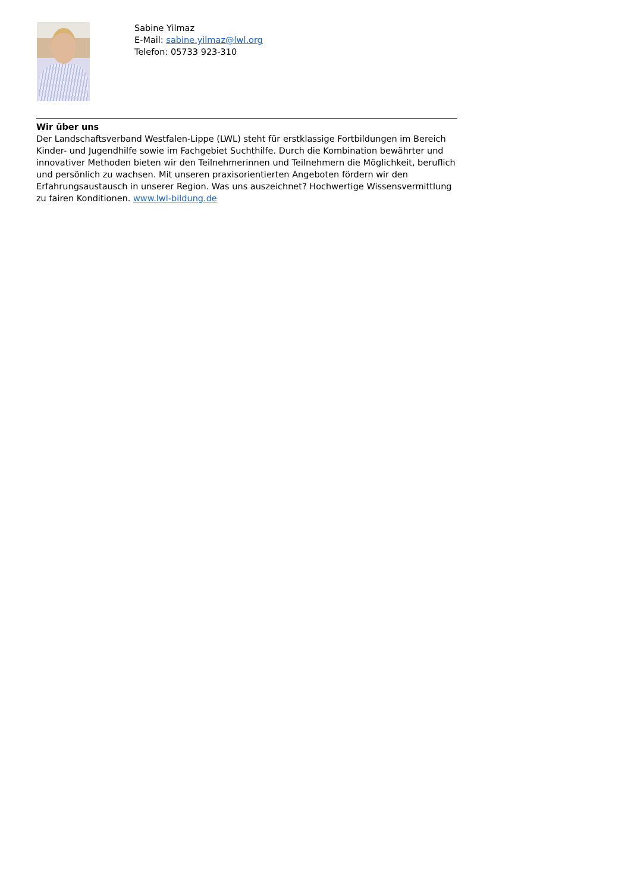Sabine Yilmaz
E-Mail: sabine.yilmaz@lwl.org
Telefon: 05733 923-310
Wir über uns
Der Landschaftsverband Westfalen-Lippe (LWL) steht für erstklassige Fortbildungen im Bereich Kinder- und Jugendhilfe sowie im Fachgebiet Suchthilfe. Durch die Kombination bewährter und innovativer Methoden bieten wir den Teilnehmerinnen und Teilnehmern die Möglichkeit, beruflich und persönlich zu wachsen. Mit unseren praxisorientierten Angeboten fördern wir den Erfahrungsaustausch in unserer Region. Was uns auszeichnet? Hochwertige Wissensvermittlung zu fairen Konditionen. www.lwl-bildung.de